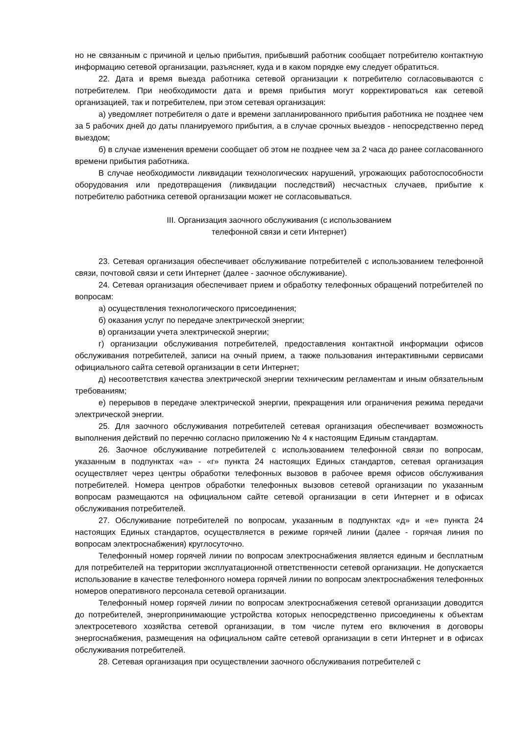но не связанным с причиной и целью прибытия, прибывший работник сообщает потребителю контактную информацию сетевой организации, разъясняет, куда и в каком порядке ему следует обратиться.
22. Дата и время выезда работника сетевой организации к потребителю согласовываются с потребителем. При необходимости дата и время прибытия могут корректироваться как сетевой организацией, так и потребителем, при этом сетевая организация:
а) уведомляет потребителя о дате и времени запланированного прибытия работника не позднее чем за 5 рабочих дней до даты планируемого прибытия, а в случае срочных выездов - непосредственно перед выездом;
б) в случае изменения времени сообщает об этом не позднее чем за 2 часа до ранее согласованного времени прибытия работника.
В случае необходимости ликвидации технологических нарушений, угрожающих работоспособности оборудования или предотвращения (ликвидации последствий) несчастных случаев, прибытие к потребителю работника сетевой организации может не согласовываться.
III. Организация заочного обслуживания (с использованием
телефонной связи и сети Интернет)
23. Сетевая организация обеспечивает обслуживание потребителей с использованием телефонной связи, почтовой связи и сети Интернет (далее - заочное обслуживание).
24. Сетевая организация обеспечивает прием и обработку телефонных обращений потребителей по вопросам:
а) осуществления технологического присоединения;
б) оказания услуг по передаче электрической энергии;
в) организации учета электрической энергии;
г) организации обслуживания потребителей, предоставления контактной информации офисов обслуживания потребителей, записи на очный прием, а также пользования интерактивными сервисами официального сайта сетевой организации в сети Интернет;
д) несоответствия качества электрической энергии техническим регламентам и иным обязательным требованиям;
е) перерывов в передаче электрической энергии, прекращения или ограничения режима передачи электрической энергии.
25. Для заочного обслуживания потребителей сетевая организация обеспечивает возможность выполнения действий по перечню согласно приложению № 4 к настоящим Единым стандартам.
26. Заочное обслуживание потребителей с использованием телефонной связи по вопросам, указанным в подпунктах «а» - «г» пункта 24 настоящих Единых стандартов, сетевая организация осуществляет через центры обработки телефонных вызовов в рабочее время офисов обслуживания потребителей. Номера центров обработки телефонных вызовов сетевой организации по указанным вопросам размещаются на официальном сайте сетевой организации в сети Интернет и в офисах обслуживания потребителей.
27. Обслуживание потребителей по вопросам, указанным в подпунктах «д» и «е» пункта 24 настоящих Единых стандартов, осуществляется в режиме горячей линии (далее - горячая линия по вопросам электроснабжения) круглосуточно.
Телефонный номер горячей линии по вопросам электроснабжения является единым и бесплатным для потребителей на территории эксплуатационной ответственности сетевой организации. Не допускается использование в качестве телефонного номера горячей линии по вопросам электроснабжения телефонных номеров оперативного персонала сетевой организации.
Телефонный номер горячей линии по вопросам электроснабжения сетевой организации доводится до потребителей, энергопринимающие устройства которых непосредственно присоединены к объектам электросетевого хозяйства сетевой организации, в том числе путем его включения в договоры энергоснабжения, размещения на официальном сайте сетевой организации в сети Интернет и в офисах обслуживания потребителей.
28. Сетевая организация при осуществлении заочного обслуживания потребителей с